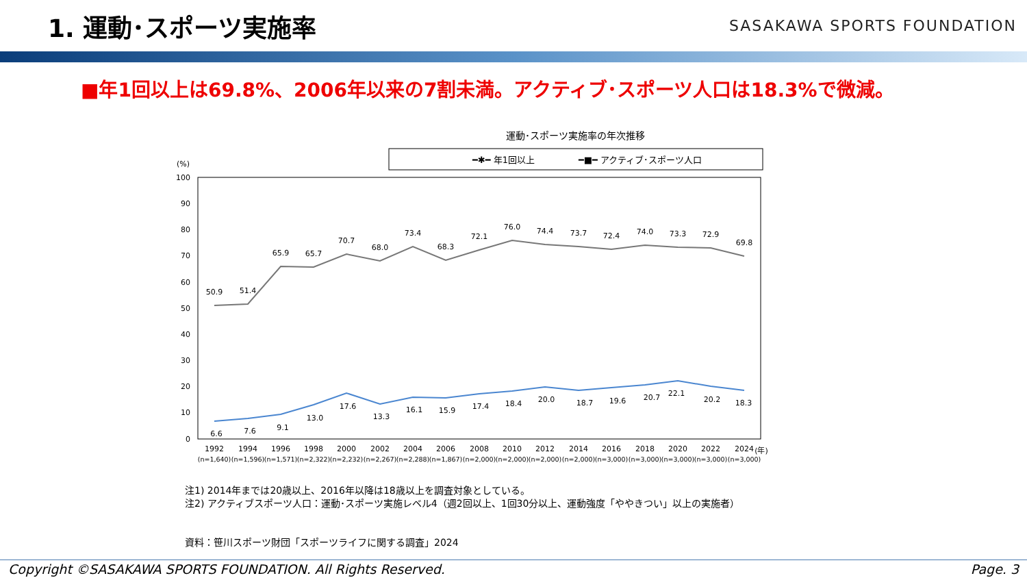1. 運動･スポーツ実施率
SASAKAWA SPORTS FOUNDATION
■年1回以上は69.8%、2006年以来の7割未満。アクティブ･スポーツ人口は18.3%で微減。
運動･スポーツ実施率の年次推移
━✱━ 年1回以上
━■━ アクティブ･スポーツ人口
(%)
100
90
80
70
60
50
40
30
20
10
0
50.9
51.4
65.9
65.7
70.7
68.0
73.4
68.3
72.1
76.0
74.4
73.7
72.4
74.0
73.3
72.9
69.8
6.6
7.6
9.1
13.0
17.6
13.3
16.1
15.9
17.4
18.4
20.0
18.7
19.6
20.7
22.1
20.2
18.3
1992
1994
1996
1998
2000
2002
2004
2006
2008
2010
2012
2014
2016
2018
2020
2022
2024
(年)
(n=1,640)
(n=1,596)
(n=1,571)
(n=2,322)
(n=2,232)
(n=2,267)
(n=2,288)
(n=1,867)
(n=2,000)
(n=2,000)
(n=2,000)
(n=2,000)
(n=3,000)
(n=3,000)
(n=3,000)
(n=3,000)
(n=3,000)
注1) 2014年までは20歳以上、2016年以降は18歳以上を調査対象としている。
注2) アクティブスポーツ人口：運動･スポーツ実施レベル4（週2回以上、1回30分以上、運動強度「ややきつい」以上の実施者）
資料：笹川スポーツ財団「スポーツライフに関する調査」2024
Copyright ©SASAKAWA SPORTS FOUNDATION. All Rights Reserved. Page. 3